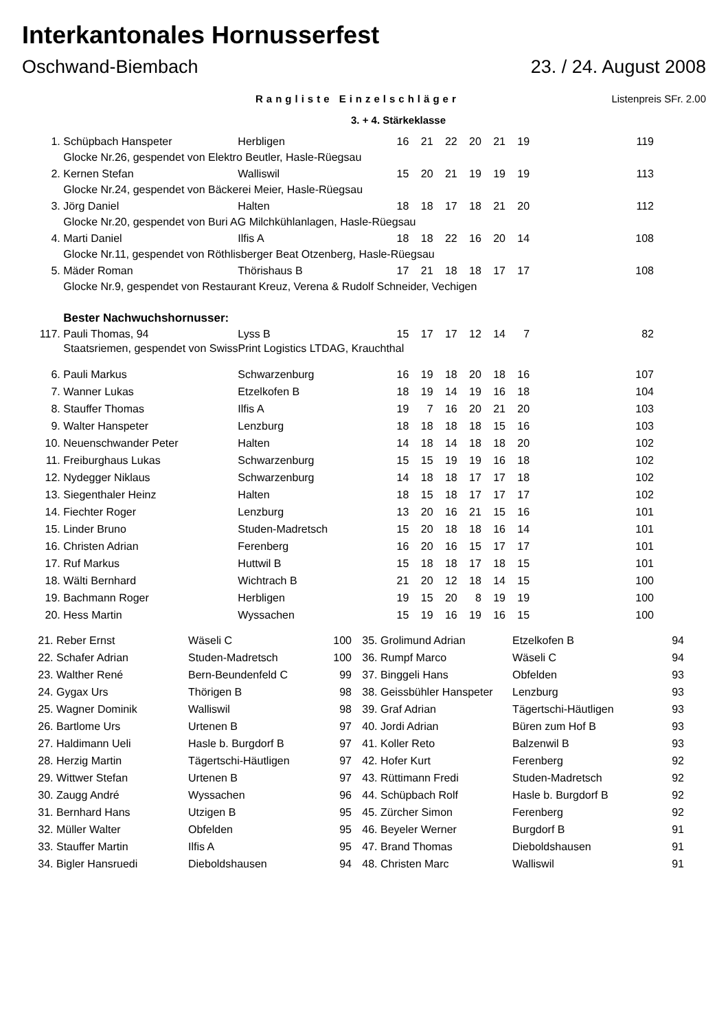Interkantonales Hornusserfest
Oschwand-Biembach 23. / 24. August 2008
Rangliste Einzelschläger Listenpreis SFr. 2.00
3. + 4. Stärkeklasse
| 1. | Schüpbach Hanspeter | Herbligen | 16 | 21 | 22 | 20 | 21 | 19 | 119 |
| | Glocke Nr.26, gespendet von Elektro Beutler, Hasle-Rüegsau | | | | | | | | |
| 2. | Kernen Stefan | Walliswil | 15 | 20 | 21 | 19 | 19 | 19 | 113 |
| | Glocke Nr.24, gespendet von Bäckerei Meier, Hasle-Rüegsau | | | | | | | | |
| 3. | Jörg Daniel | Halten | 18 | 18 | 17 | 18 | 21 | 20 | 112 |
| | Glocke Nr.20, gespendet von Buri AG Milchkühlanlagen, Hasle-Rüegsau | | | | | | | | |
| 4. | Marti Daniel | Ilfis A | 18 | 18 | 22 | 16 | 20 | 14 | 108 |
| | Glocke Nr.11, gespendet von Röthlisberger Beat Otzenberg, Hasle-Rüegsau | | | | | | | | |
| 5. | Mäder Roman | Thörishaus B | 17 | 21 | 18 | 18 | 17 | 17 | 108 |
| | Glocke Nr.9, gespendet von Restaurant Kreuz, Verena & Rudolf Schneider, Vechigen | | | | | | | | |
| | Bester Nachwuchshornusser: | | | | | | | | |
| 117. | Pauli Thomas, 94 | Lyss B | 15 | 17 | 17 | 12 | 14 | 7 | 82 |
| | Staatsriemen, gespendet von SwissPrint Logistics LTDAG, Krauchthal | | | | | | | | |
| 6. | Pauli Markus | Schwarzenburg | 16 | 19 | 18 | 20 | 18 | 16 | 107 |
| 7. | Wanner Lukas | Etzelkofen B | 18 | 19 | 14 | 19 | 16 | 18 | 104 |
| 8. | Stauffer Thomas | Ilfis A | 19 | 7 | 16 | 20 | 21 | 20 | 103 |
| 9. | Walter Hanspeter | Lenzburg | 18 | 18 | 18 | 18 | 15 | 16 | 103 |
| 10. | Neuenschwander Peter | Halten | 14 | 18 | 14 | 18 | 18 | 20 | 102 |
| 11. | Freiburghaus Lukas | Schwarzenburg | 15 | 15 | 19 | 19 | 16 | 18 | 102 |
| 12. | Nydegger Niklaus | Schwarzenburg | 14 | 18 | 18 | 17 | 17 | 18 | 102 |
| 13. | Siegenthaler Heinz | Halten | 18 | 15 | 18 | 17 | 17 | 17 | 102 |
| 14. | Fiechter Roger | Lenzburg | 13 | 20 | 16 | 21 | 15 | 16 | 101 |
| 15. | Linder Bruno | Studen-Madretsch | 15 | 20 | 18 | 18 | 16 | 14 | 101 |
| 16. | Christen Adrian | Ferenberg | 16 | 20 | 16 | 15 | 17 | 17 | 101 |
| 17. | Ruf Markus | Huttwil B | 15 | 18 | 18 | 17 | 18 | 15 | 101 |
| 18. | Wälti Bernhard | Wichtrach B | 21 | 20 | 12 | 18 | 14 | 15 | 100 |
| 19. | Bachmann Roger | Herbligen | 19 | 15 | 20 | 8 | 19 | 19 | 100 |
| 20. | Hess Martin | Wyssachen | 15 | 19 | 16 | 19 | 16 | 15 | 100 |
| 21. | Reber Ernst | Wäseli C | 100 | 35. | Grolimund Adrian | Etzelkofen B | 94 |
| 22. | Schafer Adrian | Studen-Madretsch | 100 | 36. | Rumpf Marco | Wäseli C | 94 |
| 23. | Walther René | Bern-Beundenfeld C | 99 | 37. | Binggeli Hans | Obfelden | 93 |
| 24. | Gygax Urs | Thörigen B | 98 | 38. | Geissbühler Hanspeter | Lenzburg | 93 |
| 25. | Wagner Dominik | Walliswil | 98 | 39. | Graf Adrian | Tägertschi-Häutligen | 93 |
| 26. | Bartlome Urs | Urtenen B | 97 | 40. | Jordi Adrian | Büren zum Hof B | 93 |
| 27. | Haldimann Ueli | Hasle b. Burgdorf B | 97 | 41. | Koller Reto | Balzenwil B | 93 |
| 28. | Herzig Martin | Tägertschi-Häutligen | 97 | 42. | Hofer Kurt | Ferenberg | 92 |
| 29. | Wittwer Stefan | Urtenen B | 97 | 43. | Rüttimann Fredi | Studen-Madretsch | 92 |
| 30. | Zaugg André | Wyssachen | 96 | 44. | Schüpbach Rolf | Hasle b. Burgdorf B | 92 |
| 31. | Bernhard Hans | Utzigen B | 95 | 45. | Zürcher Simon | Ferenberg | 92 |
| 32. | Müller Walter | Obfelden | 95 | 46. | Beyeler Werner | Burgdorf B | 91 |
| 33. | Stauffer Martin | Ilfis A | 95 | 47. | Brand Thomas | Dieboldshausen | 91 |
| 34. | Bigler Hansruedi | Dieboldshausen | 94 | 48. | Christen Marc | Walliswil | 91 |